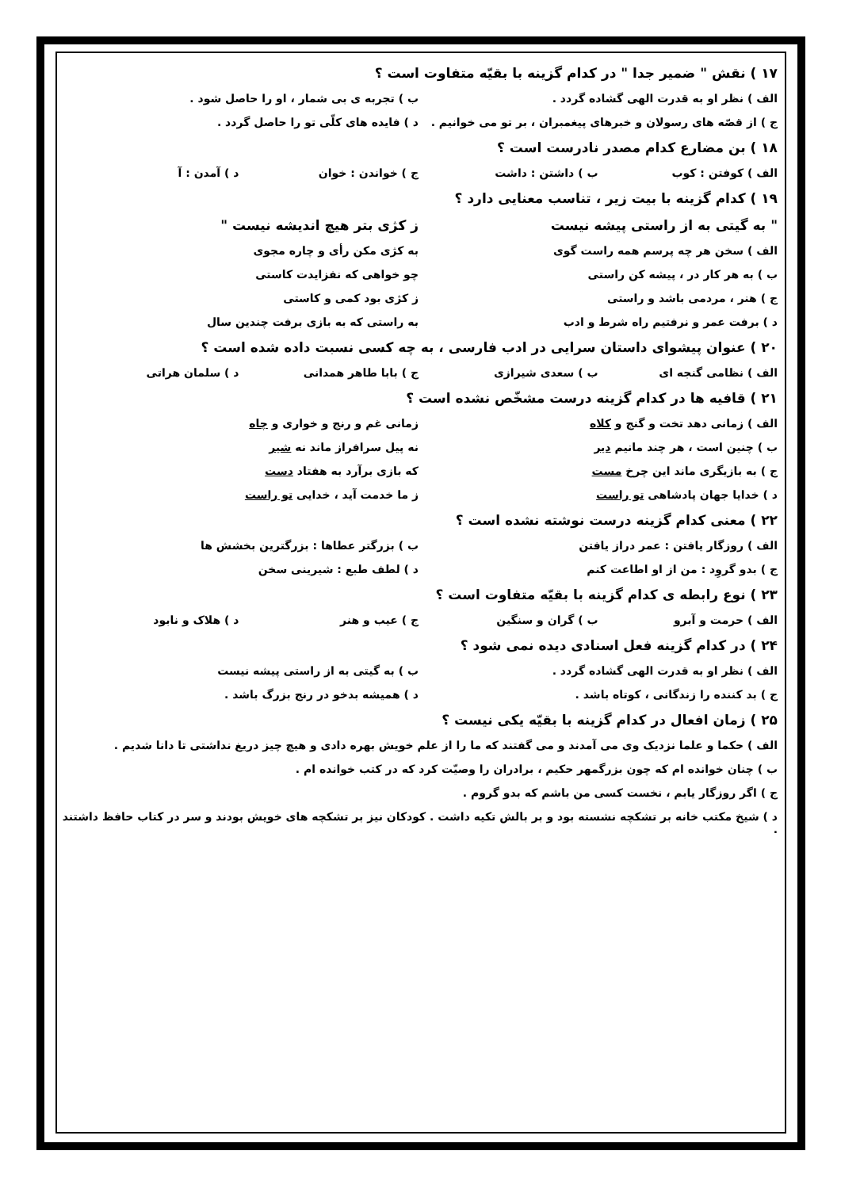۱۷ ) نقش " ضمیر جدا " در کدام گزینه با بقیّه متفاوت است ؟
الف ) نظر او به قدرت الهی گشاده گردد . ب ) تجربه ی بی شمار ، او را حاصل شود .
ج ) از قصّه های رسولان و خبرهای پیغمبران ، بر تو می خوانیم . د ) فایده های کلّی تو را حاصل گردد .
۱۸ ) بن مضارع کدام مصدر نادرست است ؟
الف ) کوفتن : کوب ب ) داشتن : داشت ج ) خواندن : خوان د ) آمدن : آ
۱۹ ) کدام گزینه با بیت زیر ، تناسب معنایی دارد ؟
" به گیتی به از راستی پیشه نیست ز کژی بتر هیچ اندیشه نیست "
الف ) سخن هر چه پرسم همه راست گوی به کژی مکن رأی و چاره مجوی
ب ) به هر کار در ، پیشه کن راستی چو خواهی که نفزایدت کاستی
ج ) هنر ، مردمی باشد و راستی ز کژی بود کمی و کاستی
د ) برفت عمر و نرفتیم راه شرط و ادب به راستی که به بازی برفت چندین سال
۲۰ ) عنوان پیشوای داستان سرایی در ادب فارسی ، به چه کسی نسبت داده شده است ؟
الف ) نظامی گنجه ای ب ) سعدی شیرازی ج ) بابا طاهر همدانی د ) سلمان هراتی
۲۱ ) قافیه ها در کدام گزینه درست مشخّص نشده است ؟
الف ) زمانی دهد تخت و گنج و کلاه زمانی غم و رنج و خواری و چاه
ب ) چنین است ، هر چند مانیم دیر نه پیل سرافراز ماند نه شیر
ج ) به بازیگری ماند این چرخ مست که بازی برآرد به هفتاد دست
د ) خدایا جهان پادشاهی تو راست ز ما خدمت آید ، خدایی تو راست
۲۲ ) معنی کدام گزینه درست نوشته نشده است ؟
الف ) روزگار یافتن : عمر دراز یافتن ب ) بزرگتر عطاها : بزرگترین بخشش ها
ج ) بدو گروِد : من از او اطاعت کنم د ) لطف طبع : شیرینی سخن
۲۳ ) نوع رابطه ی کدام گزینه با بقیّه متفاوت است ؟
الف ) حرمت و آبرو ب ) گران و سنگین ج ) عیب و هنر د ) هلاک و نابود
۲۴ ) در کدام گزینه فعل اسنادی دیده نمی شود ؟
الف ) نظر او به قدرت الهی گشاده گردد . ب ) به گیتی به از راستی پیشه نیست
ج ) بد کننده را زندگانی ، کوتاه باشد . د ) همیشه بدخو در رنج بزرگ باشد .
۲۵ ) زمان افعال در کدام گزینه با بقیّه یکی نیست ؟
الف ) حکما و علما نزدیک وی می آمدند و می گفتند که ما را از علم خویش بهره دادی و هیچ چیز دریغ نداشتی تا دانا شدیم .
ب ) چنان خوانده ام که چون بزرگمهر حکیم ، برادران را وصیّت کرد که در کتب خوانده ام .
ج ) اگر روزگار یابم ، نخست کسی من باشم که بدو گروم .
د ) شیخ مکتب خانه بر تشکچه نشسته بود و بر بالش تکیه داشت . کودکان نیز بر تشکچه های خویش بودند و سر در کتاب حافظ داشتند .